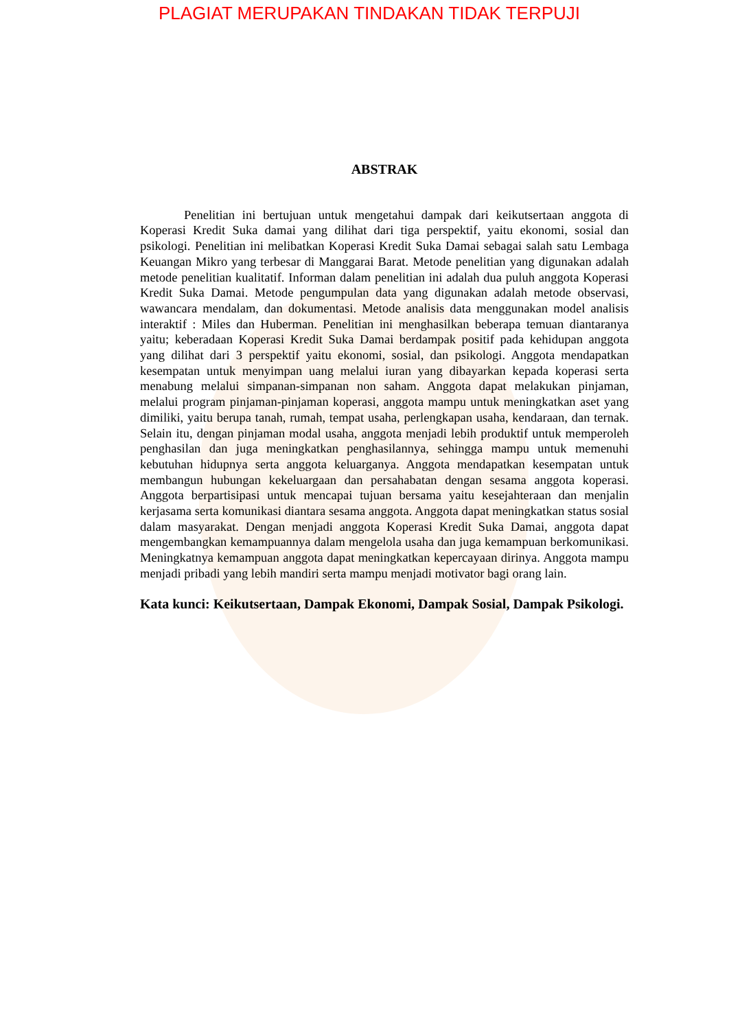PLAGIAT MERUPAKAN TINDAKAN TIDAK TERPUJI
ABSTRAK
Penelitian ini bertujuan untuk mengetahui dampak dari keikutsertaan anggota di Koperasi Kredit Suka damai yang dilihat dari tiga perspektif, yaitu ekonomi, sosial dan psikologi. Penelitian ini melibatkan Koperasi Kredit Suka Damai sebagai salah satu Lembaga Keuangan Mikro yang terbesar di Manggarai Barat. Metode penelitian yang digunakan adalah metode penelitian kualitatif. Informan dalam penelitian ini adalah dua puluh anggota Koperasi Kredit Suka Damai. Metode pengumpulan data yang digunakan adalah metode observasi, wawancara mendalam, dan dokumentasi. Metode analisis data menggunakan model analisis interaktif : Miles dan Huberman. Penelitian ini menghasilkan beberapa temuan diantaranya yaitu; keberadaan Koperasi Kredit Suka Damai berdampak positif pada kehidupan anggota yang dilihat dari 3 perspektif yaitu ekonomi, sosial, dan psikologi. Anggota mendapatkan kesempatan untuk menyimpan uang melalui iuran yang dibayarkan kepada koperasi serta menabung melalui simpanan-simpanan non saham. Anggota dapat melakukan pinjaman, melalui program pinjaman-pinjaman koperasi, anggota mampu untuk meningkatkan aset yang dimiliki, yaitu berupa tanah, rumah, tempat usaha, perlengkapan usaha, kendaraan, dan ternak. Selain itu, dengan pinjaman modal usaha, anggota menjadi lebih produktif untuk memperoleh penghasilan dan juga meningkatkan penghasilannya, sehingga mampu untuk memenuhi kebutuhan hidupnya serta anggota keluarganya. Anggota mendapatkan kesempatan untuk membangun hubungan kekeluargaan dan persahabatan dengan sesama anggota koperasi. Anggota berpartisipasi untuk mencapai tujuan bersama yaitu kesejahteraan dan menjalin kerjasama serta komunikasi diantara sesama anggota. Anggota dapat meningkatkan status sosial dalam masyarakat. Dengan menjadi anggota Koperasi Kredit Suka Damai, anggota dapat mengembangkan kemampuannya dalam mengelola usaha dan juga kemampuan berkomunikasi. Meningkatnya kemampuan anggota dapat meningkatkan kepercayaan dirinya. Anggota mampu menjadi pribadi yang lebih mandiri serta mampu menjadi motivator bagi orang lain.
Kata kunci: Keikutsertaan, Dampak Ekonomi, Dampak Sosial, Dampak Psikologi.